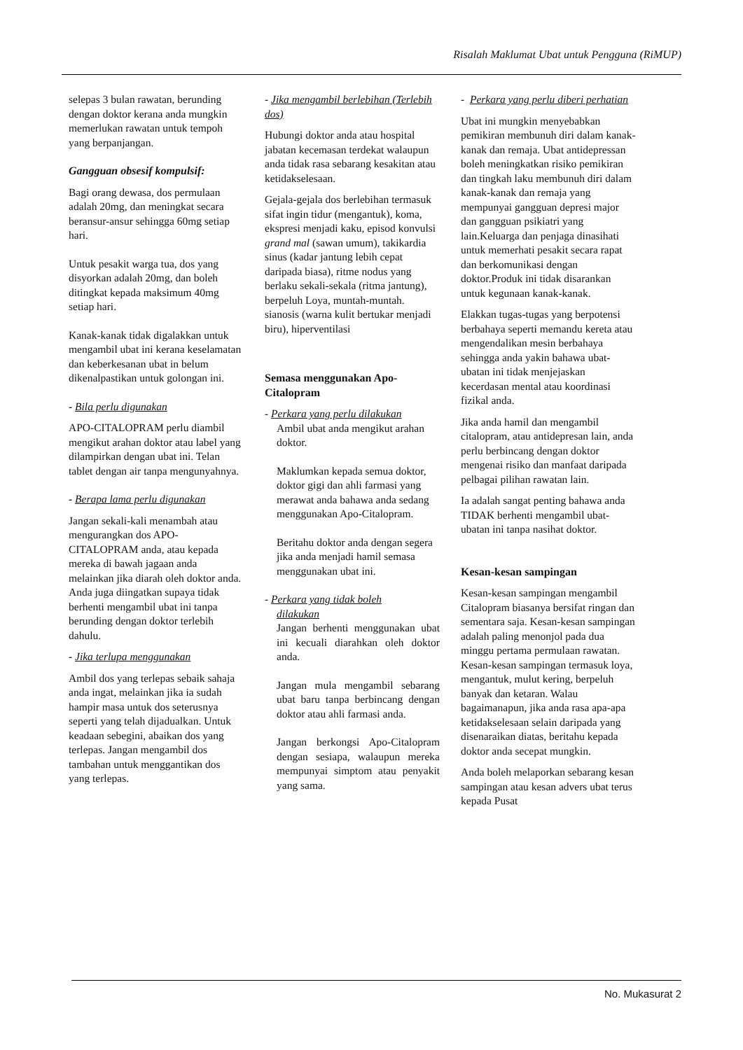Risalah Maklumat Ubat untuk Pengguna (RiMUP)
selepas 3 bulan rawatan, berunding dengan doktor kerana anda mungkin memerlukan rawatan untuk tempoh yang berpanjangan.
Gangguan obsesif kompulsif:
Bagi orang dewasa, dos permulaan adalah 20mg, dan meningkat secara beransur-ansur sehingga 60mg setiap hari.
Untuk pesakit warga tua, dos yang disyorkan adalah 20mg, dan boleh ditingkat kepada maksimum 40mg setiap hari.
Kanak-kanak tidak digalakkan untuk mengambil ubat ini kerana keselamatan dan keberkesanan ubat in belum dikenalpastikan untuk golongan ini.
- Bila perlu digunakan
APO-CITALOPRAM perlu diambil mengikut arahan doktor atau label yang dilampirkan dengan ubat ini. Telan tablet dengan air tanpa mengunyahnya.
- Berapa lama perlu digunakan
Jangan sekali-kali menambah atau mengurangkan dos APO-CITALOPRAM anda, atau kepada mereka di bawah jagaan anda melainkan jika diarah oleh doktor anda. Anda juga diingatkan supaya tidak berhenti mengambil ubat ini tanpa berunding dengan doktor terlebih dahulu.
- Jika terlupa menggunakan
Ambil dos yang terlepas sebaik sahaja anda ingat, melainkan jika ia sudah hampir masa untuk dos seterusnya seperti yang telah dijadualkan. Untuk keadaan sebegini, abaikan dos yang terlepas. Jangan mengambil dos tambahan untuk menggantikan dos yang terlepas.
- Jika mengambil berlebihan (Terlebih dos)
Hubungi doktor anda atau hospital jabatan kecemasan terdekat walaupun anda tidak rasa sebarang kesakitan atau ketidakselesaan.
Gejala-gejala dos berlebihan termasuk sifat ingin tidur (mengantuk), koma, ekspresi menjadi kaku, episod konvulsi grand mal (sawan umum), takikardia sinus (kadar jantung lebih cepat daripada biasa), ritme nodus yang berlaku sekali-sekala (ritma jantung), berpeluh Loya, muntah-muntah. sianosis (warna kulit bertukar menjadi biru), hiperventilasi
Semasa menggunakan Apo-Citalopram
- Perkara yang perlu dilakukan
Ambil ubat anda mengikut arahan doktor.
Maklumkan kepada semua doktor, doktor gigi dan ahli farmasi yang merawat anda bahawa anda sedang menggunakan Apo-Citalopram.
Beritahu doktor anda dengan segera jika anda menjadi hamil semasa menggunakan ubat ini.
- Perkara yang tidak boleh
dilakukan
Jangan berhenti menggunakan ubat ini kecuali diarahkan oleh doktor anda.
Jangan mula mengambil sebarang ubat baru tanpa berbincang dengan doktor atau ahli farmasi anda.
Jangan berkongsi Apo-Citalopram dengan sesiapa, walaupun mereka mempunyai simptom atau penyakit yang sama.
- Perkara yang perlu diberi perhatian
Ubat ini mungkin menyebabkan pemikiran membunuh diri dalam kanak-kanak dan remaja. Ubat antidepressan boleh meningkatkan risiko pemikiran dan tingkah laku membunuh diri dalam kanak-kanak dan remaja yang mempunyai gangguan depresi major dan gangguan psikiatri yang lain.Keluarga dan penjaga dinasihati untuk memerhati pesakit secara rapat dan berkomunikasi dengan doktor.Produk ini tidak disarankan untuk kegunaan kanak-kanak.
Elakkan tugas-tugas yang berpotensi berbahaya seperti memandu kereta atau mengendalikan mesin berbahaya sehingga anda yakin bahawa ubat-ubatan ini tidak menjejaskan kecerdasan mental atau koordinasi fizikal anda.
Jika anda hamil dan mengambil citalopram, atau antidepresan lain, anda perlu berbincang dengan doktor mengenai risiko dan manfaat daripada pelbagai pilihan rawatan lain.
Ia adalah sangat penting bahawa anda TIDAK berhenti mengambil ubat-ubatan ini tanpa nasihat doktor.
Kesan-kesan sampingan
Kesan-kesan sampingan mengambil Citalopram biasanya bersifat ringan dan sementara saja. Kesan-kesan sampingan adalah paling menonjol pada dua minggu pertama permulaan rawatan. Kesan-kesan sampingan termasuk loya, mengantuk, mulut kering, berpeluh banyak dan ketaran. Walau bagaimanapun, jika anda rasa apa-apa ketidakselesaan selain daripada yang disenaraikan diatas, beritahu kepada doktor anda secepat mungkin.
Anda boleh melaporkan sebarang kesan sampingan atau kesan advers ubat terus kepada Pusat
No. Mukasurat 2